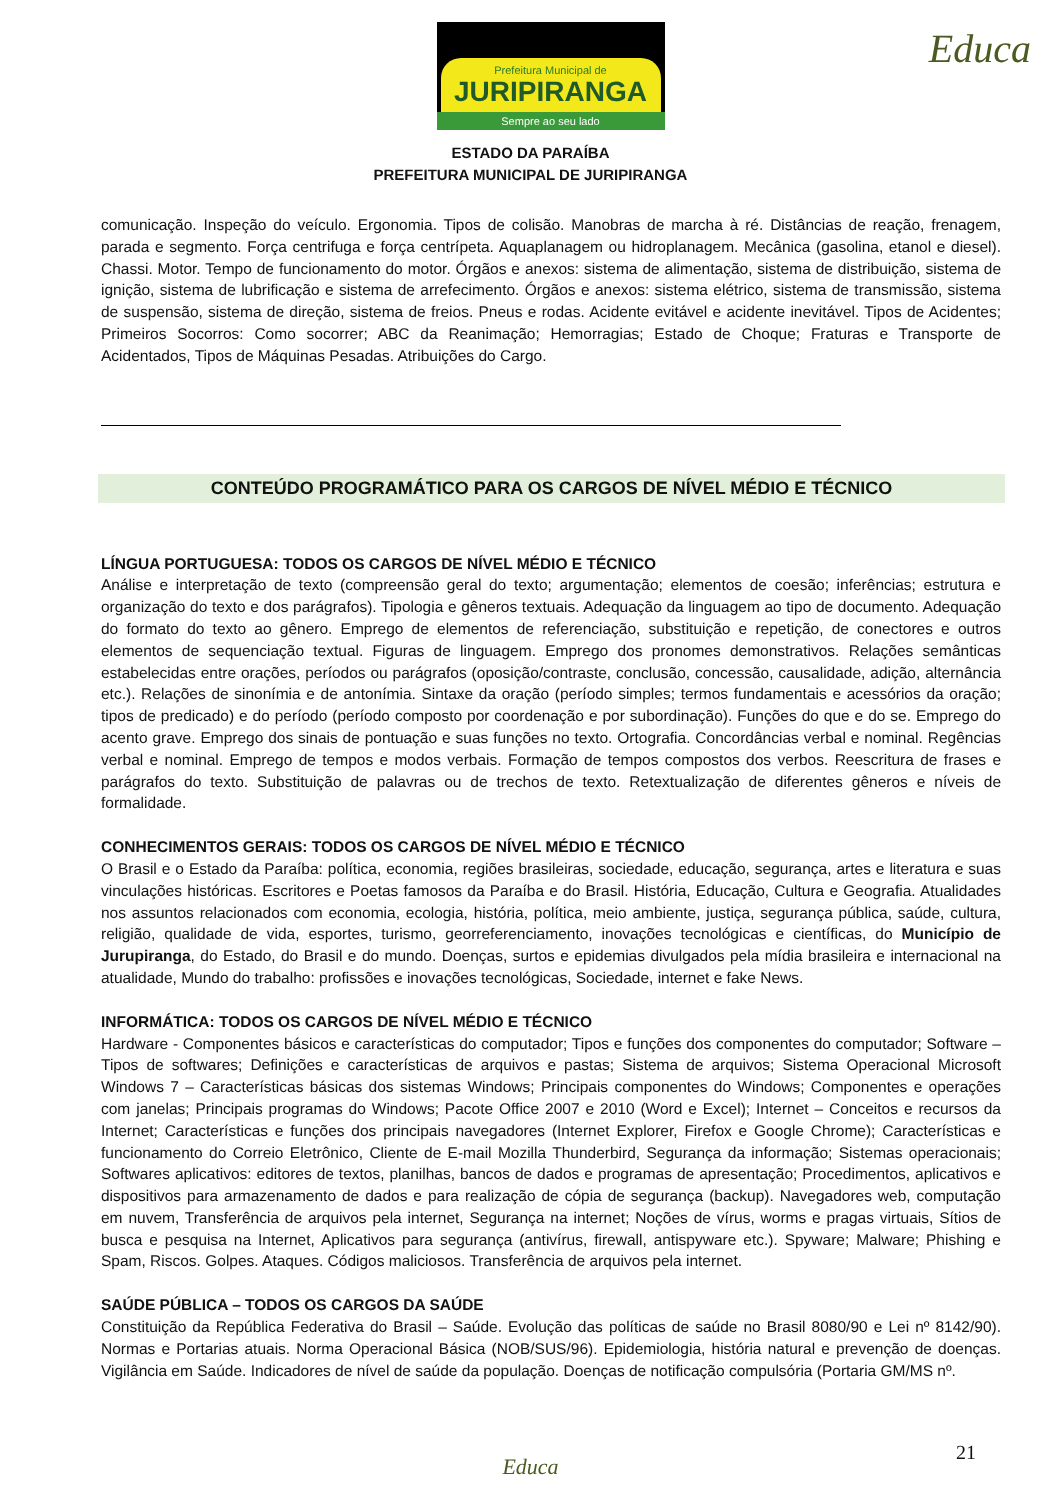Prefeitura Municipal de
JURIPIRANGA
Sempre ao seu lado
Educa
ESTADO DA PARAÍBA
PREFEITURA MUNICIPAL DE JURIPIRANGA
comunicação. Inspeção do veículo. Ergonomia. Tipos de colisão. Manobras de marcha à ré. Distâncias de reação, frenagem, parada e segmento. Força centrifuga e força centrípeta. Aquaplanagem ou hidroplanagem. Mecânica (gasolina, etanol e diesel). Chassi. Motor. Tempo de funcionamento do motor. Órgãos e anexos: sistema de alimentação, sistema de distribuição, sistema de ignição, sistema de lubrificação e sistema de arrefecimento. Órgãos e anexos: sistema elétrico, sistema de transmissão, sistema de suspensão, sistema de direção, sistema de freios. Pneus e rodas. Acidente evitável e acidente inevitável. Tipos de Acidentes; Primeiros Socorros: Como socorrer; ABC da Reanimação; Hemorragias; Estado de Choque; Fraturas e Transporte de Acidentados, Tipos de Máquinas Pesadas. Atribuições do Cargo.
CONTEÚDO PROGRAMÁTICO PARA OS CARGOS DE NÍVEL MÉDIO E TÉCNICO
LÍNGUA PORTUGUESA: TODOS OS CARGOS DE NÍVEL MÉDIO E TÉCNICO
Análise e interpretação de texto (compreensão geral do texto; argumentação; elementos de coesão; inferências; estrutura e organização do texto e dos parágrafos). Tipologia e gêneros textuais. Adequação da linguagem ao tipo de documento. Adequação do formato do texto ao gênero. Emprego de elementos de referenciação, substituição e repetição, de conectores e outros elementos de sequenciação textual. Figuras de linguagem. Emprego dos pronomes demonstrativos. Relações semânticas estabelecidas entre orações, períodos ou parágrafos (oposição/contraste, conclusão, concessão, causalidade, adição, alternância etc.). Relações de sinonímia e de antonímia. Sintaxe da oração (período simples; termos fundamentais e acessórios da oração; tipos de predicado) e do período (período composto por coordenação e por subordinação). Funções do que e do se. Emprego do acento grave. Emprego dos sinais de pontuação e suas funções no texto. Ortografia. Concordâncias verbal e nominal. Regências verbal e nominal. Emprego de tempos e modos verbais. Formação de tempos compostos dos verbos. Reescritura de frases e parágrafos do texto. Substituição de palavras ou de trechos de texto. Retextualização de diferentes gêneros e níveis de formalidade.
CONHECIMENTOS GERAIS: TODOS OS CARGOS DE NÍVEL MÉDIO E TÉCNICO
O Brasil e o Estado da Paraíba: política, economia, regiões brasileiras, sociedade, educação, segurança, artes e literatura e suas vinculações históricas. Escritores e Poetas famosos da Paraíba e do Brasil. História, Educação, Cultura e Geografia. Atualidades nos assuntos relacionados com economia, ecologia, história, política, meio ambiente, justiça, segurança pública, saúde, cultura, religião, qualidade de vida, esportes, turismo, georreferenciamento, inovações tecnológicas e científicas, do Município de Jurupiranga, do Estado, do Brasil e do mundo. Doenças, surtos e epidemias divulgados pela mídia brasileira e internacional na atualidade, Mundo do trabalho: profissões e inovações tecnológicas, Sociedade, internet e fake News.
INFORMÁTICA: TODOS OS CARGOS DE NÍVEL MÉDIO E TÉCNICO
Hardware - Componentes básicos e características do computador; Tipos e funções dos componentes do computador; Software – Tipos de softwares; Definições e características de arquivos e pastas; Sistema de arquivos; Sistema Operacional Microsoft Windows 7 – Características básicas dos sistemas Windows; Principais componentes do Windows; Componentes e operações com janelas; Principais programas do Windows; Pacote Office 2007 e 2010 (Word e Excel); Internet – Conceitos e recursos da Internet; Características e funções dos principais navegadores (Internet Explorer, Firefox e Google Chrome); Características e funcionamento do Correio Eletrônico, Cliente de E-mail Mozilla Thunderbird, Segurança da informação; Sistemas operacionais; Softwares aplicativos: editores de textos, planilhas, bancos de dados e programas de apresentação; Procedimentos, aplicativos e dispositivos para armazenamento de dados e para realização de cópia de segurança (backup). Navegadores web, computação em nuvem, Transferência de arquivos pela internet, Segurança na internet; Noções de vírus, worms e pragas virtuais, Sítios de busca e pesquisa na Internet, Aplicativos para segurança (antivírus, firewall, antispyware etc.). Spyware; Malware; Phishing e Spam, Riscos. Golpes. Ataques. Códigos maliciosos. Transferência de arquivos pela internet.
SAÚDE PÚBLICA – TODOS OS CARGOS DA SAÚDE
Constituição da República Federativa do Brasil – Saúde. Evolução das políticas de saúde no Brasil 8080/90 e Lei nº 8142/90). Normas e Portarias atuais. Norma Operacional Básica (NOB/SUS/96). Epidemiologia, história natural e prevenção de doenças. Vigilância em Saúde. Indicadores de nível de saúde da população. Doenças de notificação compulsória (Portaria GM/MS nº.
21
Educa